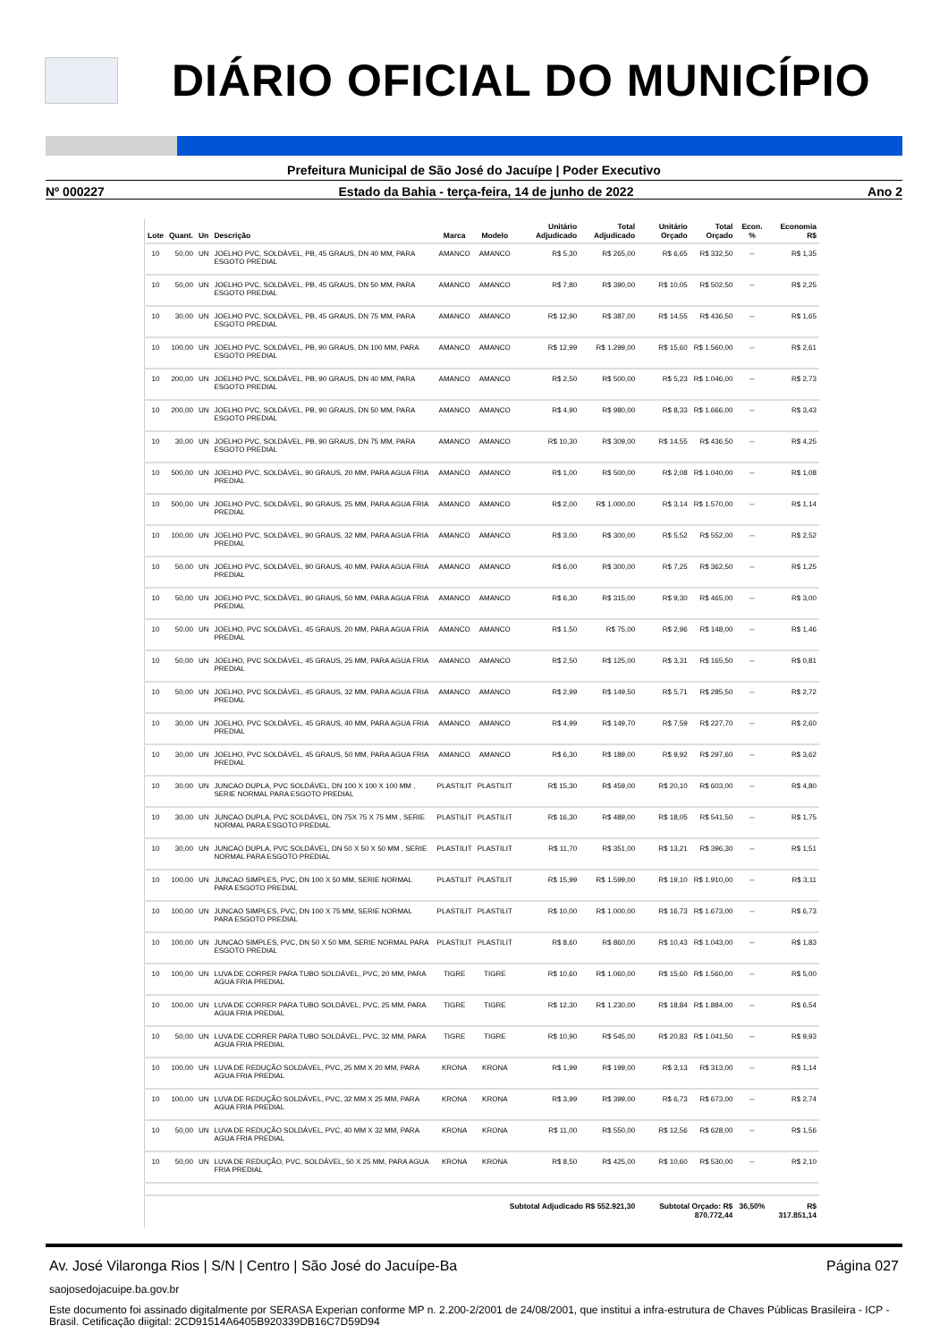DIÁRIO OFICIAL DO MUNICÍPIO
Prefeitura Municipal de São José do Jacuípe | Poder Executivo
Nº 000227 Estado da Bahia - terça-feira, 14 de junho de 2022 Ano 2
| Lote | Quant. | Un | Descrição | Marca | Modelo | Unitário Adjudicado | Total Adjudicado | Unitário Orçado | Total Orçado | Econ. % | Economia R$ |
| --- | --- | --- | --- | --- | --- | --- | --- | --- | --- | --- | --- |
| 10 | 50,00 | UN | JOELHO PVC, SOLDÁVEL, PB, 45 GRAUS, DN 40 MM, PARA ESGOTO PREDIAL | AMANCO | AMANCO | R$ 5,30 | R$ 265,00 | R$ 6,65 | R$ 332,50 | -- | R$ 1,35 |
| 10 | 50,00 | UN | JOELHO PVC, SOLDÁVEL, PB, 45 GRAUS, DN 50 MM, PARA ESGOTO PREDIAL | AMANCO | AMANCO | R$ 7,80 | R$ 390,00 | R$ 10,05 | R$ 502,50 | -- | R$ 2,25 |
| 10 | 30,00 | UN | JOELHO PVC, SOLDÁVEL, PB, 45 GRAUS, DN 75 MM, PARA ESGOTO PREDIAL | AMANCO | AMANCO | R$ 12,90 | R$ 387,00 | R$ 14,55 | R$ 436,50 | -- | R$ 1,65 |
| 10 | 100,00 | UN | JOELHO PVC, SOLDÁVEL, PB, 90 GRAUS, DN 100 MM, PARA ESGOTO PREDIAL | AMANCO | AMANCO | R$ 12,99 | R$ 1.299,00 | R$ 15,60 | R$ 1.560,00 | -- | R$ 2,61 |
| 10 | 200,00 | UN | JOELHO PVC, SOLDÁVEL, PB, 90 GRAUS, DN 40 MM, PARA ESGOTO PREDIAL | AMANCO | AMANCO | R$ 2,50 | R$ 500,00 | R$ 5,23 | R$ 1.046,00 | -- | R$ 2,73 |
| 10 | 200,00 | UN | JOELHO PVC, SOLDÁVEL, PB, 90 GRAUS, DN 50 MM, PARA ESGOTO PREDIAL | AMANCO | AMANCO | R$ 4,90 | R$ 980,00 | R$ 8,33 | R$ 1.666,00 | -- | R$ 3,43 |
| 10 | 30,00 | UN | JOELHO PVC, SOLDÁVEL, PB, 90 GRAUS, DN 75 MM, PARA ESGOTO PREDIAL | AMANCO | AMANCO | R$ 10,30 | R$ 309,00 | R$ 14,55 | R$ 436,50 | -- | R$ 4,25 |
| 10 | 500,00 | UN | JOELHO PVC, SOLDÁVEL, 90 GRAUS, 20 MM, PARA AGUA FRIA PREDIAL | AMANCO | AMANCO | R$ 1,00 | R$ 500,00 | R$ 2,08 | R$ 1.040,00 | -- | R$ 1,08 |
| 10 | 500,00 | UN | JOELHO PVC, SOLDÁVEL, 90 GRAUS, 25 MM, PARA AGUA FRIA PREDIAL | AMANCO | AMANCO | R$ 2,00 | R$ 1.000,00 | R$ 3,14 | R$ 1.570,00 | -- | R$ 1,14 |
| 10 | 100,00 | UN | JOELHO PVC, SOLDÁVEL, 90 GRAUS, 32 MM, PARA AGUA FRIA PREDIAL | AMANCO | AMANCO | R$ 3,00 | R$ 300,00 | R$ 5,52 | R$ 552,00 | -- | R$ 2,52 |
| 10 | 50,00 | UN | JOELHO PVC, SOLDÁVEL, 90 GRAUS, 40 MM, PARA AGUA FRIA PREDIAL | AMANCO | AMANCO | R$ 6,00 | R$ 300,00 | R$ 7,25 | R$ 362,50 | -- | R$ 1,25 |
| 10 | 50,00 | UN | JOELHO PVC, SOLDÁVEL, 90 GRAUS, 50 MM, PARA AGUA FRIA PREDIAL | AMANCO | AMANCO | R$ 6,30 | R$ 315,00 | R$ 9,30 | R$ 465,00 | -- | R$ 3,00 |
| 10 | 50,00 | UN | JOELHO, PVC SOLDÁVEL, 45 GRAUS, 20 MM, PARA AGUA FRIA PREDIAL | AMANCO | AMANCO | R$ 1,50 | R$ 75,00 | R$ 2,96 | R$ 148,00 | -- | R$ 1,46 |
| 10 | 50,00 | UN | JOELHO, PVC SOLDÁVEL, 45 GRAUS, 25 MM, PARA AGUA FRIA PREDIAL | AMANCO | AMANCO | R$ 2,50 | R$ 125,00 | R$ 3,31 | R$ 165,50 | -- | R$ 0,81 |
| 10 | 50,00 | UN | JOELHO, PVC SOLDÁVEL, 45 GRAUS, 32 MM, PARA AGUA FRIA PREDIAL | AMANCO | AMANCO | R$ 2,99 | R$ 149,50 | R$ 5,71 | R$ 285,50 | -- | R$ 2,72 |
| 10 | 30,00 | UN | JOELHO, PVC SOLDÁVEL, 45 GRAUS, 40 MM, PARA AGUA FRIA PREDIAL | AMANCO | AMANCO | R$ 4,99 | R$ 149,70 | R$ 7,59 | R$ 227,70 | -- | R$ 2,60 |
| 10 | 30,00 | UN | JOELHO, PVC SOLDÁVEL, 45 GRAUS, 50 MM, PARA AGUA FRIA PREDIAL | AMANCO | AMANCO | R$ 6,30 | R$ 189,00 | R$ 9,92 | R$ 297,60 | -- | R$ 3,62 |
| 10 | 30,00 | UN | JUNCAO DUPLA, PVC SOLDÁVEL, DN 100 X 100 X 100 MM , SERIE NORMAL PARA ESGOTO PREDIAL | PLASTILIT | PLASTILIT | R$ 15,30 | R$ 459,00 | R$ 20,10 | R$ 603,00 | -- | R$ 4,80 |
| 10 | 30,00 | UN | JUNCAO DUPLA, PVC SOLDÁVEL, DN 75X 75 X 75 MM , SERIE NORMAL PARA ESGOTO PREDIAL | PLASTILIT | PLASTILIT | R$ 16,30 | R$ 489,00 | R$ 18,05 | R$ 541,50 | -- | R$ 1,75 |
| 10 | 30,00 | UN | JUNCAO DUPLA, PVC SOLDÁVEL, DN 50 X 50 X 50 MM , SERIE NORMAL PARA ESGOTO PREDIAL | PLASTILIT | PLASTILIT | R$ 11,70 | R$ 351,00 | R$ 13,21 | R$ 396,30 | -- | R$ 1,51 |
| 10 | 100,00 | UN | JUNCAO SIMPLES, PVC, DN 100 X 50 MM, SERIE NORMAL PARA ESGOTO PREDIAL | PLASTILIT | PLASTILIT | R$ 15,99 | R$ 1.599,00 | R$ 19,10 | R$ 1.910,00 | -- | R$ 3,11 |
| 10 | 100,00 | UN | JUNCAO SIMPLES, PVC, DN 100 X 75 MM, SERIE NORMAL PARA ESGOTO PREDIAL | PLASTILIT | PLASTILIT | R$ 10,00 | R$ 1.000,00 | R$ 16,73 | R$ 1.673,00 | -- | R$ 6,73 |
| 10 | 100,00 | UN | JUNCAO SIMPLES, PVC, DN 50 X 50 MM, SERIE NORMAL PARA ESGOTO PREDIAL | PLASTILIT | PLASTILIT | R$ 8,60 | R$ 860,00 | R$ 10,43 | R$ 1.043,00 | -- | R$ 1,83 |
| 10 | 100,00 | UN | LUVA DE CORRER PARA TUBO SOLDÁVEL, PVC, 20 MM, PARA AGUA FRIA PREDIAL | TIGRE | TIGRE | R$ 10,60 | R$ 1.060,00 | R$ 15,60 | R$ 1.560,00 | -- | R$ 5,00 |
| 10 | 100,00 | UN | LUVA DE CORRER PARA TUBO SOLDÁVEL, PVC, 25 MM, PARA AGUA FRIA PREDIAL | TIGRE | TIGRE | R$ 12,30 | R$ 1.230,00 | R$ 18,84 | R$ 1.884,00 | -- | R$ 6,54 |
| 10 | 50,00 | UN | LUVA DE CORRER PARA TUBO SOLDÁVEL, PVC, 32 MM, PARA AGUA FRIA PREDIAL | TIGRE | TIGRE | R$ 10,90 | R$ 545,00 | R$ 20,83 | R$ 1.041,50 | -- | R$ 9,93 |
| 10 | 100,00 | UN | LUVA DE REDUÇÃO SOLDÁVEL, PVC, 25 MM X 20 MM, PARA AGUA FRIA PREDIAL | KRONA | KRONA | R$ 1,99 | R$ 199,00 | R$ 3,13 | R$ 313,00 | -- | R$ 1,14 |
| 10 | 100,00 | UN | LUVA DE REDUÇÃO SOLDÁVEL, PVC, 32 MM X 25 MM, PARA AGUA FRIA PREDIAL | KRONA | KRONA | R$ 3,99 | R$ 399,00 | R$ 6,73 | R$ 673,00 | -- | R$ 2,74 |
| 10 | 50,00 | UN | LUVA DE REDUÇÃO SOLDÁVEL, PVC, 40 MM X 32 MM, PARA AGUA FRIA PREDIAL | KRONA | KRONA | R$ 11,00 | R$ 550,00 | R$ 12,56 | R$ 628,00 | -- | R$ 1,56 |
| 10 | 50,00 | UN | LUVA DE REDUÇÃO, PVC, SOLDÁVEL, 50 X 25 MM, PARA AGUA FRIA PREDIAL | KRONA | KRONA | R$ 8,50 | R$ 425,00 | R$ 10,60 | R$ 530,00 | -- | R$ 2,10 |
| Subtotal Adjudicado R$ 552.921,30 | | | | | | | | Subtotal Orçado: R$ 870.772,44 | | 36,50% | R$ 317.851,14 |
Av. José Vilaronga Rios | S/N | Centro | São José do Jacuípe-Ba Página 027
saojosedojacuipe.ba.gov.br
Este documento foi assinado digitalmente por SERASA Experian conforme MP n. 2.200-2/2001 de 24/08/2001, que institui a infra-estrutura de Chaves Públicas Brasileira - ICP - Brasil. Cetificação diigital: 2CD91514A6405B920339DB16C7D59D94